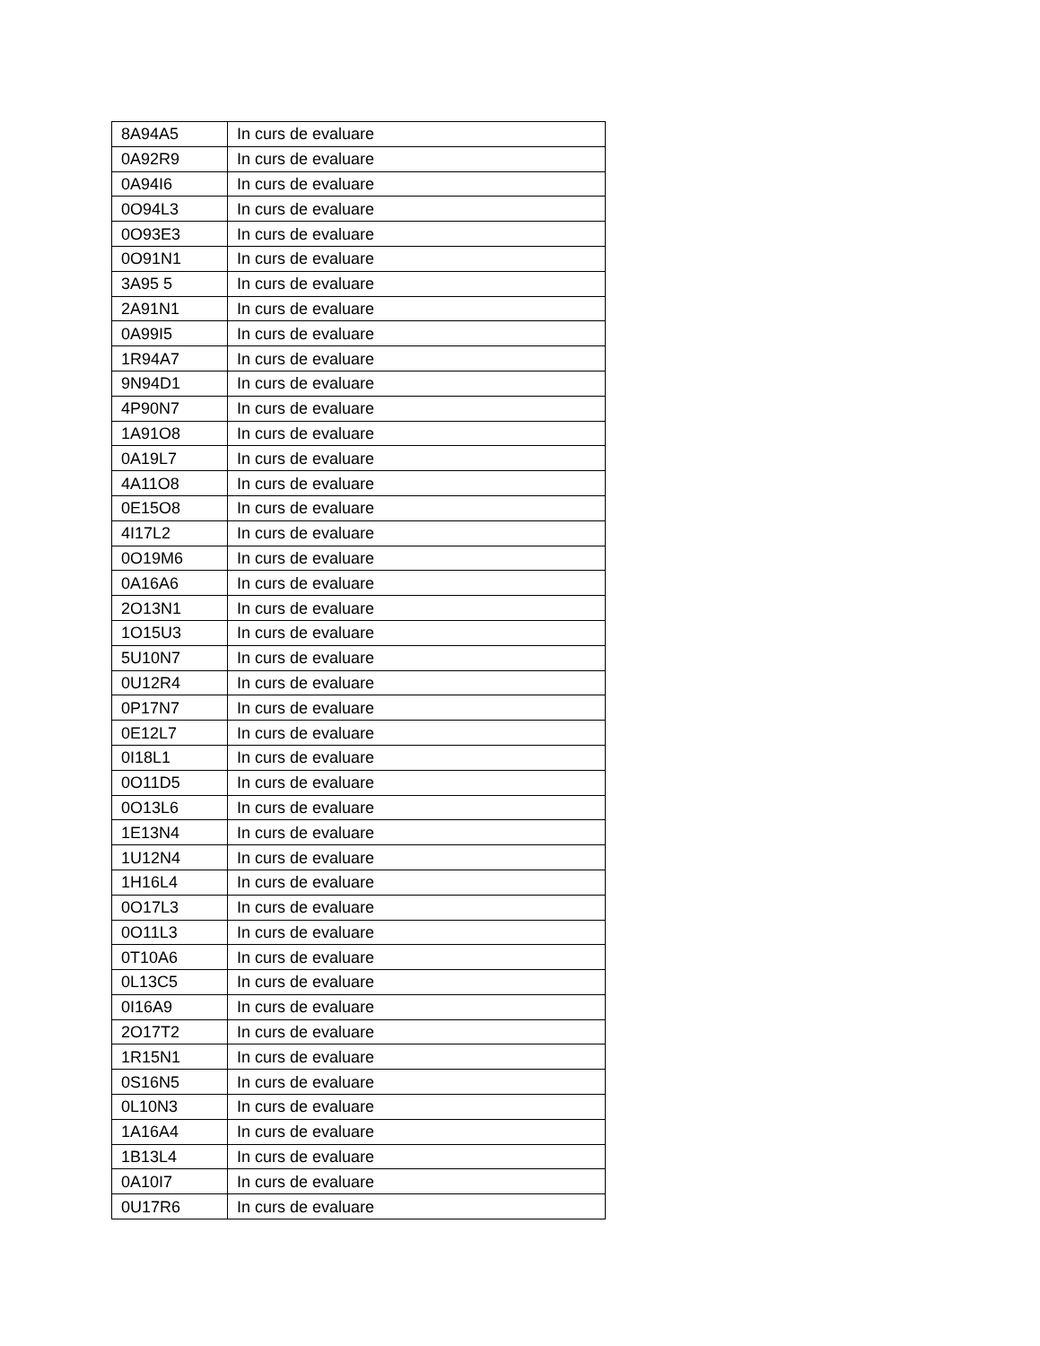| 8A94A5 | In curs de evaluare |
| 0A92R9 | In curs de evaluare |
| 0A94I6 | In curs de evaluare |
| 0O94L3 | In curs de evaluare |
| 0O93E3 | In curs de evaluare |
| 0O91N1 | In curs de evaluare |
| 3A95 5 | In curs de evaluare |
| 2A91N1 | In curs de evaluare |
| 0A99I5 | In curs de evaluare |
| 1R94A7 | In curs de evaluare |
| 9N94D1 | In curs de evaluare |
| 4P90N7 | In curs de evaluare |
| 1A91O8 | In curs de evaluare |
| 0A19L7 | In curs de evaluare |
| 4A11O8 | In curs de evaluare |
| 0E15O8 | In curs de evaluare |
| 4I17L2 | In curs de evaluare |
| 0O19M6 | In curs de evaluare |
| 0A16A6 | In curs de evaluare |
| 2O13N1 | In curs de evaluare |
| 1O15U3 | In curs de evaluare |
| 5U10N7 | In curs de evaluare |
| 0U12R4 | In curs de evaluare |
| 0P17N7 | In curs de evaluare |
| 0E12L7 | In curs de evaluare |
| 0I18L1 | In curs de evaluare |
| 0O11D5 | In curs de evaluare |
| 0O13L6 | In curs de evaluare |
| 1E13N4 | In curs de evaluare |
| 1U12N4 | In curs de evaluare |
| 1H16L4 | In curs de evaluare |
| 0O17L3 | In curs de evaluare |
| 0O11L3 | In curs de evaluare |
| 0T10A6 | In curs de evaluare |
| 0L13C5 | In curs de evaluare |
| 0I16A9 | In curs de evaluare |
| 2O17T2 | In curs de evaluare |
| 1R15N1 | In curs de evaluare |
| 0S16N5 | In curs de evaluare |
| 0L10N3 | In curs de evaluare |
| 1A16A4 | In curs de evaluare |
| 1B13L4 | In curs de evaluare |
| 0A10I7 | In curs de evaluare |
| 0U17R6 | In curs de evaluare |